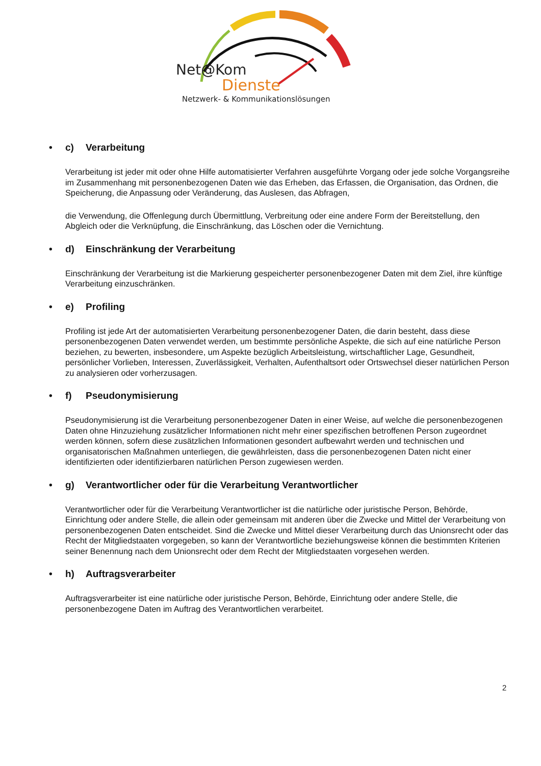Net@Kom
Dienste
Netzwerk- & Kommunikationslösungen
• c) Verarbeitung
Verarbeitung ist jeder mit oder ohne Hilfe automatisierter Verfahren ausgeführte Vorgang oder jede solche Vorgangsreihe im Zusammenhang mit personenbezogenen Daten wie das Erheben, das Erfassen, die Organisation, das Ordnen, die Speicherung, die Anpassung oder Veränderung, das Auslesen, das Abfragen,
die Verwendung, die Offenlegung durch Übermittlung, Verbreitung oder eine andere Form der Bereitstellung, den Abgleich oder die Verknüpfung, die Einschränkung, das Löschen oder die Vernichtung.
• d) Einschränkung der Verarbeitung
Einschränkung der Verarbeitung ist die Markierung gespeicherter personenbezogener Daten mit dem Ziel, ihre künftige Verarbeitung einzuschränken.
• e) Profiling
Profiling ist jede Art der automatisierten Verarbeitung personenbezogener Daten, die darin besteht, dass diese personenbezogenen Daten verwendet werden, um bestimmte persönliche Aspekte, die sich auf eine natürliche Person beziehen, zu bewerten, insbesondere, um Aspekte bezüglich Arbeitsleistung, wirtschaftlicher Lage, Gesundheit, persönlicher Vorlieben, Interessen, Zuverlässigkeit, Verhalten, Aufenthaltsort oder Ortswechsel dieser natürlichen Person zu analysieren oder vorherzusagen.
• f) Pseudonymisierung
Pseudonymisierung ist die Verarbeitung personenbezogener Daten in einer Weise, auf welche die personenbezogenen Daten ohne Hinzuziehung zusätzlicher Informationen nicht mehr einer spezifischen betroffenen Person zugeordnet werden können, sofern diese zusätzlichen Informationen gesondert aufbewahrt werden und technischen und organisatorischen Maßnahmen unterliegen, die gewährleisten, dass die personenbezogenen Daten nicht einer identifizierten oder identifizierbaren natürlichen Person zugewiesen werden.
• g) Verantwortlicher oder für die Verarbeitung Verantwortlicher
Verantwortlicher oder für die Verarbeitung Verantwortlicher ist die natürliche oder juristische Person, Behörde, Einrichtung oder andere Stelle, die allein oder gemeinsam mit anderen über die Zwecke und Mittel der Verarbeitung von personenbezogenen Daten entscheidet. Sind die Zwecke und Mittel dieser Verarbeitung durch das Unionsrecht oder das Recht der Mitgliedstaaten vorgegeben, so kann der Verantwortliche beziehungsweise können die bestimmten Kriterien seiner Benennung nach dem Unionsrecht oder dem Recht der Mitgliedstaaten vorgesehen werden.
• h) Auftragsverarbeiter
Auftragsverarbeiter ist eine natürliche oder juristische Person, Behörde, Einrichtung oder andere Stelle, die personenbezogene Daten im Auftrag des Verantwortlichen verarbeitet.
2